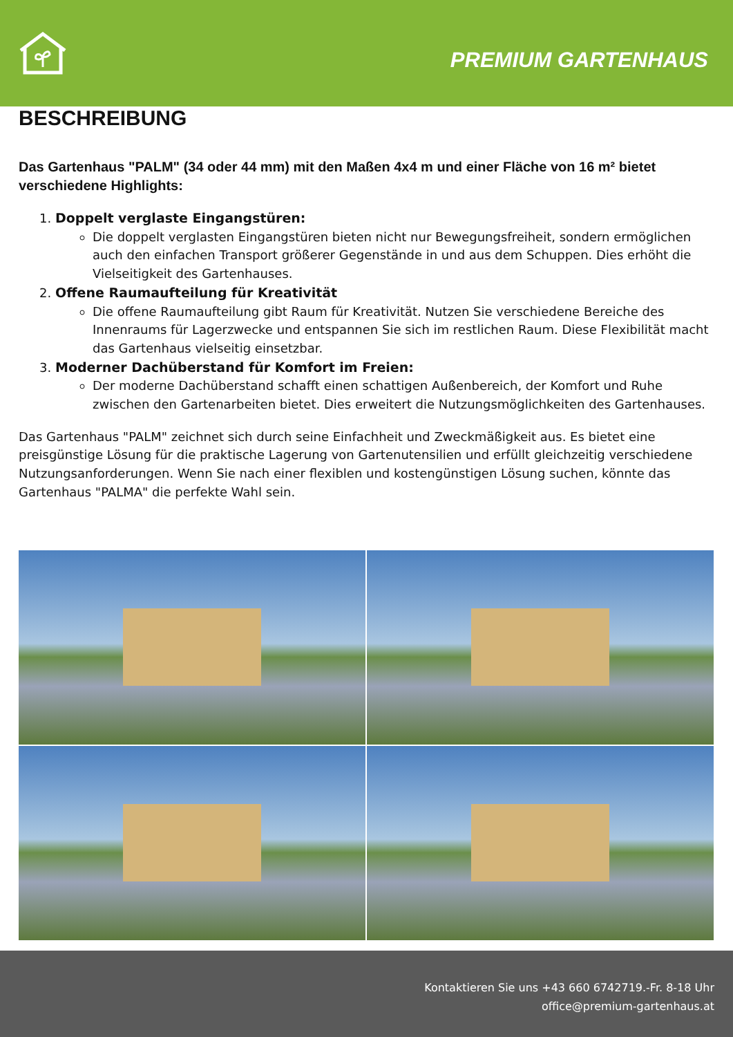PREMIUM GARTENHAUS
BESCHREIBUNG
Das Gartenhaus "PALM" (34 oder 44 mm) mit den Maßen 4x4 m und einer Fläche von 16 m² bietet verschiedene Highlights:
1. Doppelt verglaste Eingangstüren:
Die doppelt verglasten Eingangstüren bieten nicht nur Bewegungsfreiheit, sondern ermöglichen auch den einfachen Transport größerer Gegenstände in und aus dem Schuppen. Dies erhöht die Vielseitigkeit des Gartenhauses.
2. Offene Raumaufteilung für Kreativität
Die offene Raumaufteilung gibt Raum für Kreativität. Nutzen Sie verschiedene Bereiche des Innenraums für Lagerzwecke und entspannen Sie sich im restlichen Raum. Diese Flexibilität macht das Gartenhaus vielseitig einsetzbar.
3. Moderner Dachüberstand für Komfort im Freien:
Der moderne Dachüberstand schafft einen schattigen Außenbereich, der Komfort und Ruhe zwischen den Gartenarbeiten bietet. Dies erweitert die Nutzungsmöglichkeiten des Gartenhauses.
Das Gartenhaus "PALM" zeichnet sich durch seine Einfachheit und Zweckmäßigkeit aus. Es bietet eine preisgünstige Lösung für die praktische Lagerung von Gartenutensilien und erfüllt gleichzeitig verschiedene Nutzungsanforderungen. Wenn Sie nach einer flexiblen und kostengünstigen Lösung suchen, könnte das Gartenhaus "PALMA" die perfekte Wahl sein.
Kontaktieren Sie uns +43 660 6742719.-Fr. 8-18 Uhr
office@premium-gartenhaus.at